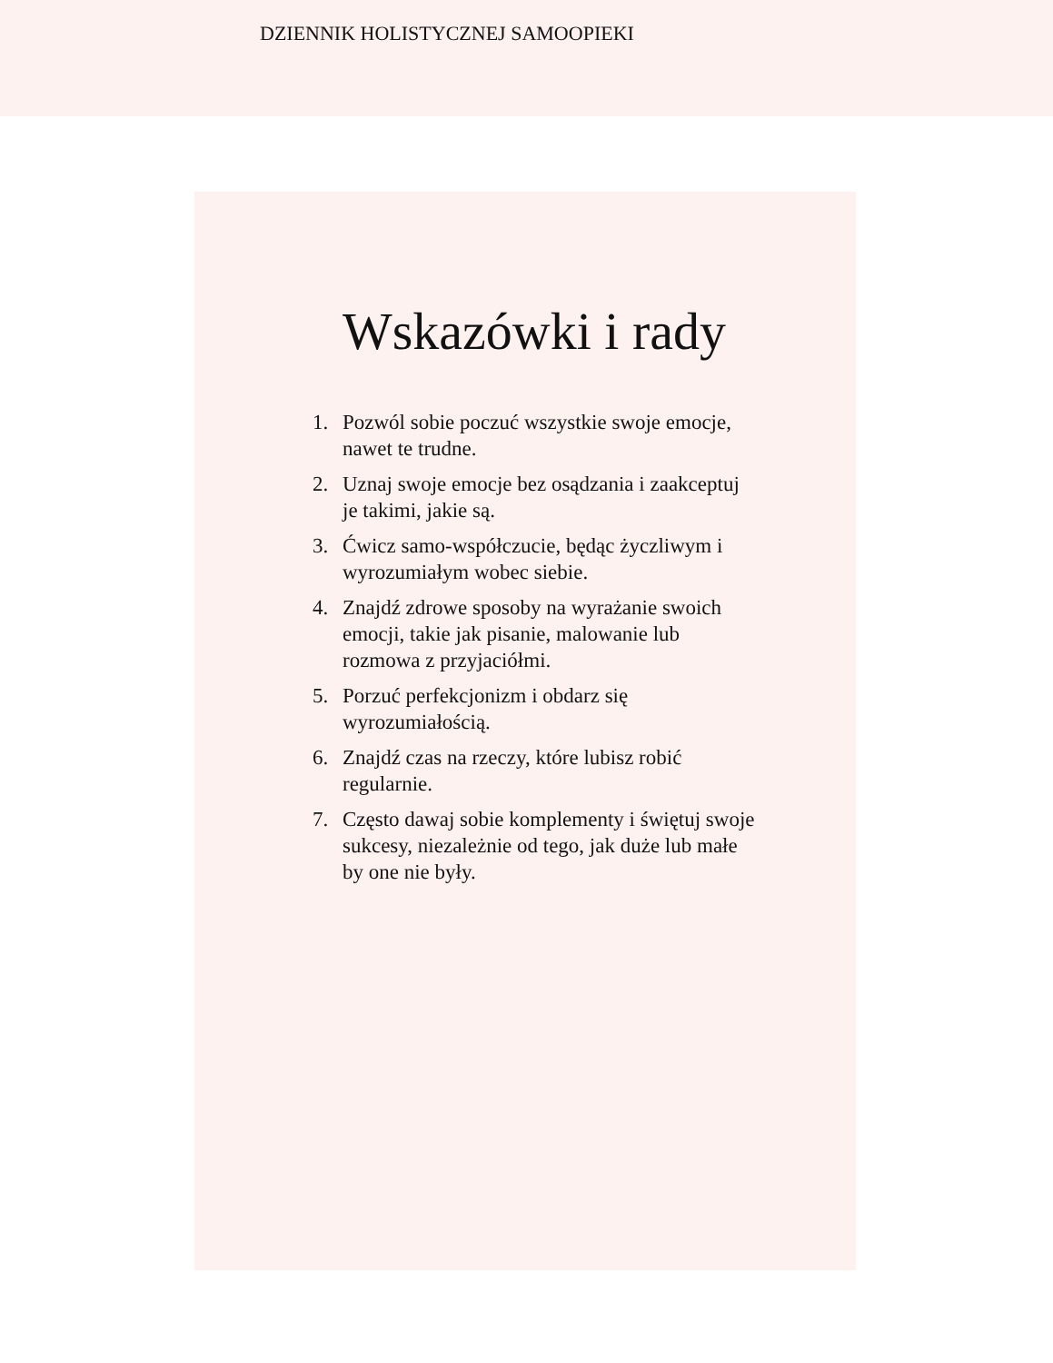DZIENNIK HOLISTYCZNEJ SAMOOPIEKI
Wskazówki i rady
1. Pozwól sobie poczuć wszystkie swoje emocje, nawet te trudne.
2. Uznaj swoje emocje bez osądzania i zaakceptuj je takimi, jakie są.
3. Ćwicz samo-współczucie, będąc życzliwym i wyrozumiałym wobec siebie.
4. Znajdź zdrowe sposoby na wyrażanie swoich emocji, takie jak pisanie, malowanie lub rozmowa z przyjaciółmi.
5. Porzuć perfekcjonizm i obdarz się wyrozumiałością.
6. Znajdź czas na rzeczy, które lubisz robić regularnie.
7. Często dawaj sobie komplementy i świętuj swoje sukcesy, niezależnie od tego, jak duże lub małe by one nie były.